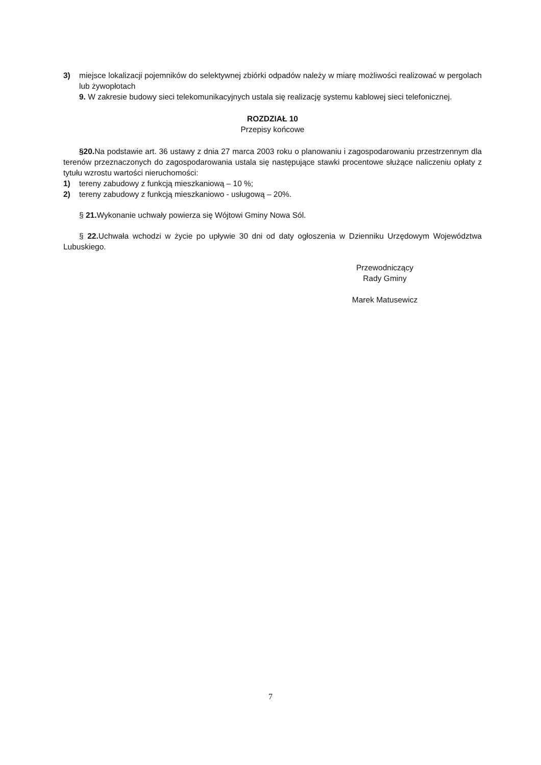3) miejsce lokalizacji pojemników do selektywnej zbiórki odpadów należy w miarę możliwości realizować w pergolach lub żywopłotach
9. W zakresie budowy sieci telekomunikacyjnych ustala się realizację systemu kablowej sieci telefonicznej.
ROZDZIAŁ 10
Przepisy końcowe
§20. Na podstawie art. 36 ustawy z dnia 27 marca 2003 roku o planowaniu i zagospodarowaniu przestrzennym dla terenów przeznaczonych do zagospodarowania ustala się następujące stawki procentowe służące naliczeniu opłaty z tytułu wzrostu wartości nieruchomości:
1) tereny zabudowy z funkcją mieszkaniową – 10 %;
2) tereny zabudowy z funkcją mieszkaniowo - usługową – 20%.
§ 21. Wykonanie uchwały powierza się Wójtowi Gminy Nowa Sól.
§ 22. Uchwała wchodzi w życie po upływie 30 dni od daty ogłoszenia w Dzienniku Urzędowym Województwa Lubuskiego.
Przewodniczący
Rady Gminy
Marek Matusewicz
7